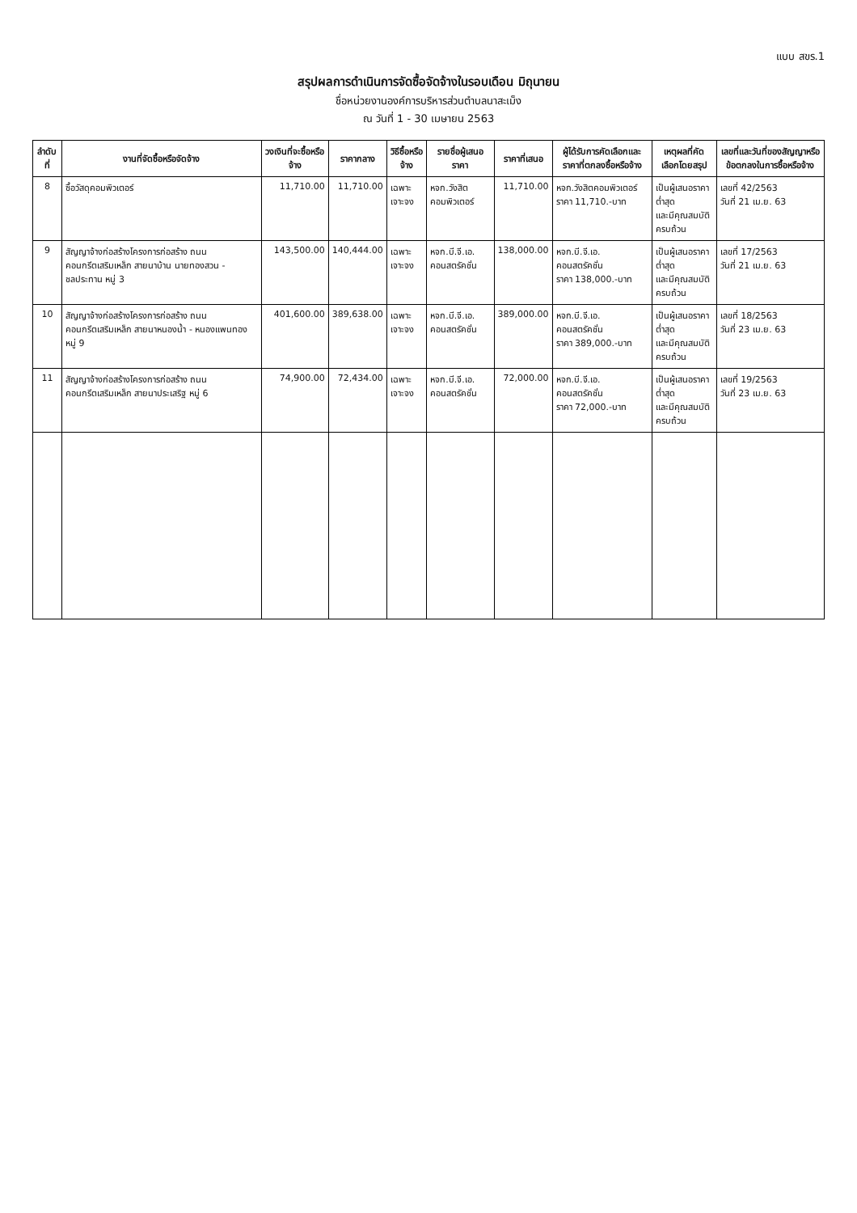แบบ สขร.1
สรุปผลการดำเนินการจัดซื้อจัดจ้างในรอบเดือน มิถุนายน
ชื่อหน่วยงานองค์การบริหารส่วนตำบลนาสะเม็ง
ณ วันที่ 1 - 30 เมษายน 2563
| ลำดับที่ | งานที่จัดซื้อหรือจัดจ้าง | วงเงินที่จะซื้อหรือจ้าง | ราคากลาง | วิธีซื้อหรือจ้าง | รายชื่อผู้เสนอราคา | ราคาที่เสนอ | ผู้ได้รับการคัดเลือกและราคาที่ตกลงซื้อหรือจ้าง | เหตุผลที่คัดเลือกโดยสรุป | เลขที่และวันที่ของสัญญาหรือข้อตกลงในการซื้อหรือจ้าง |
| --- | --- | --- | --- | --- | --- | --- | --- | --- | --- |
| 8 | ซื้อวัสดุคอมพิวเตอร์ | 11,710.00 | 11,710.00 | เฉพาะเจาะจง | หจก.วังสิตคอมพิวเตอร์ | 11,710.00 | หจก.วังสิตคอมพิวเตอร์ ราคา 11,710.-บาท | เป็นผู้เสนอราคาต่ำสุด และมีคุณสมบัติครบถ้วน | เลขที่ 42/2563 วันที่ 21 เม.ย. 63 |
| 9 | สัญญาจ้างก่อสร้างโครงการก่อสร้าง ถนนคอนกรีตเสริมเหล็ก สายนาบ้าน นายทองสวน - ชลประทาน หมู่ 3 | 143,500.00 | 140,444.00 | เฉพาะเจาะจง | หจก.บี.จี.เอ. คอนสตรัคชั่น | 138,000.00 | หจก.บี.จี.เอ. คอนสตรัคชั่น ราคา 138,000.-บาท | เป็นผู้เสนอราคาต่ำสุด และมีคุณสมบัติครบถ้วน | เลขที่ 17/2563 วันที่ 21 เม.ย. 63 |
| 10 | สัญญาจ้างก่อสร้างโครงการก่อสร้าง ถนนคอนกรีตเสริมเหล็ก สายนาหนองน้ำ - หนองแพนทอง หมู่ 9 | 401,600.00 | 389,638.00 | เฉพาะเจาะจง | หจก.บี.จี.เอ. คอนสตรัคชั่น | 389,000.00 | หจก.บี.จี.เอ. คอนสตรัคชั่น ราคา 389,000.-บาท | เป็นผู้เสนอราคาต่ำสุด และมีคุณสมบัติครบถ้วน | เลขที่ 18/2563 วันที่ 23 เม.ย. 63 |
| 11 | สัญญาจ้างก่อสร้างโครงการก่อสร้าง ถนนคอนกรีตเสริมเหล็ก สายนาประเสริฐ หมู่ 6 | 74,900.00 | 72,434.00 | เฉพาะเจาะจง | หจก.บี.จี.เอ. คอนสตรัคชั่น | 72,000.00 | หจก.บี.จี.เอ. คอนสตรัคชั่น ราคา 72,000.-บาท | เป็นผู้เสนอราคาต่ำสุด และมีคุณสมบัติครบถ้วน | เลขที่ 19/2563 วันที่ 23 เม.ย. 63 |